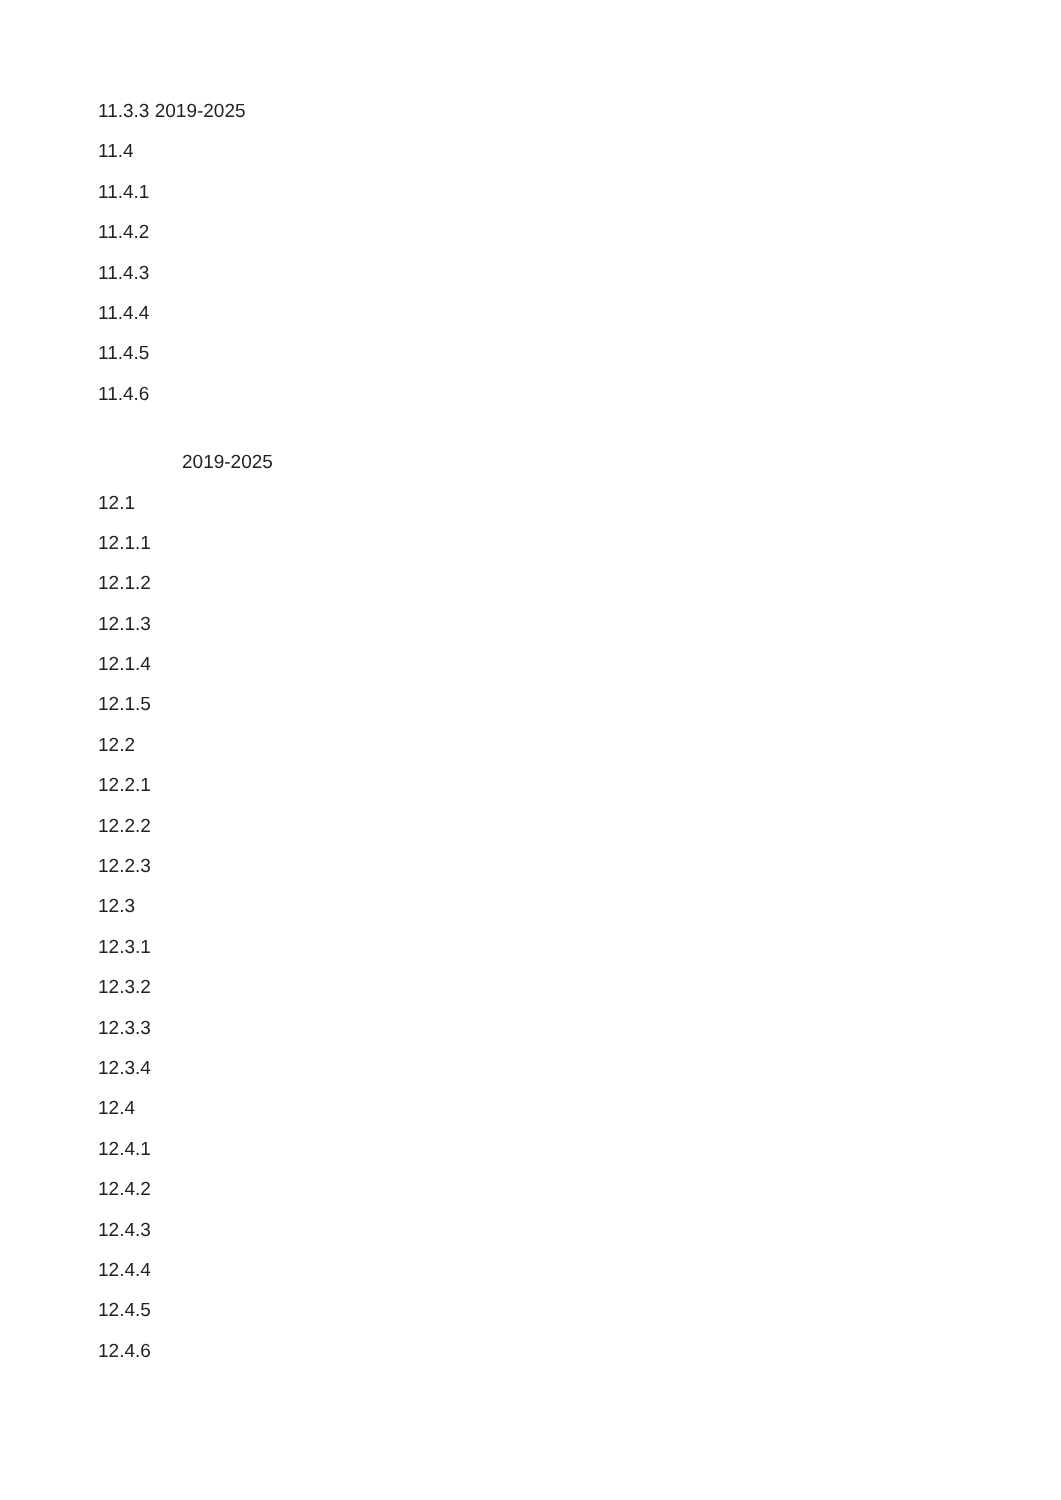11.3.3 2019-2025
11.4
11.4.1
11.4.2
11.4.3
11.4.4
11.4.5
11.4.6
2019-2025
12.1
12.1.1
12.1.2
12.1.3
12.1.4
12.1.5
12.2
12.2.1
12.2.2
12.2.3
12.3
12.3.1
12.3.2
12.3.3
12.3.4
12.4
12.4.1
12.4.2
12.4.3
12.4.4
12.4.5
12.4.6